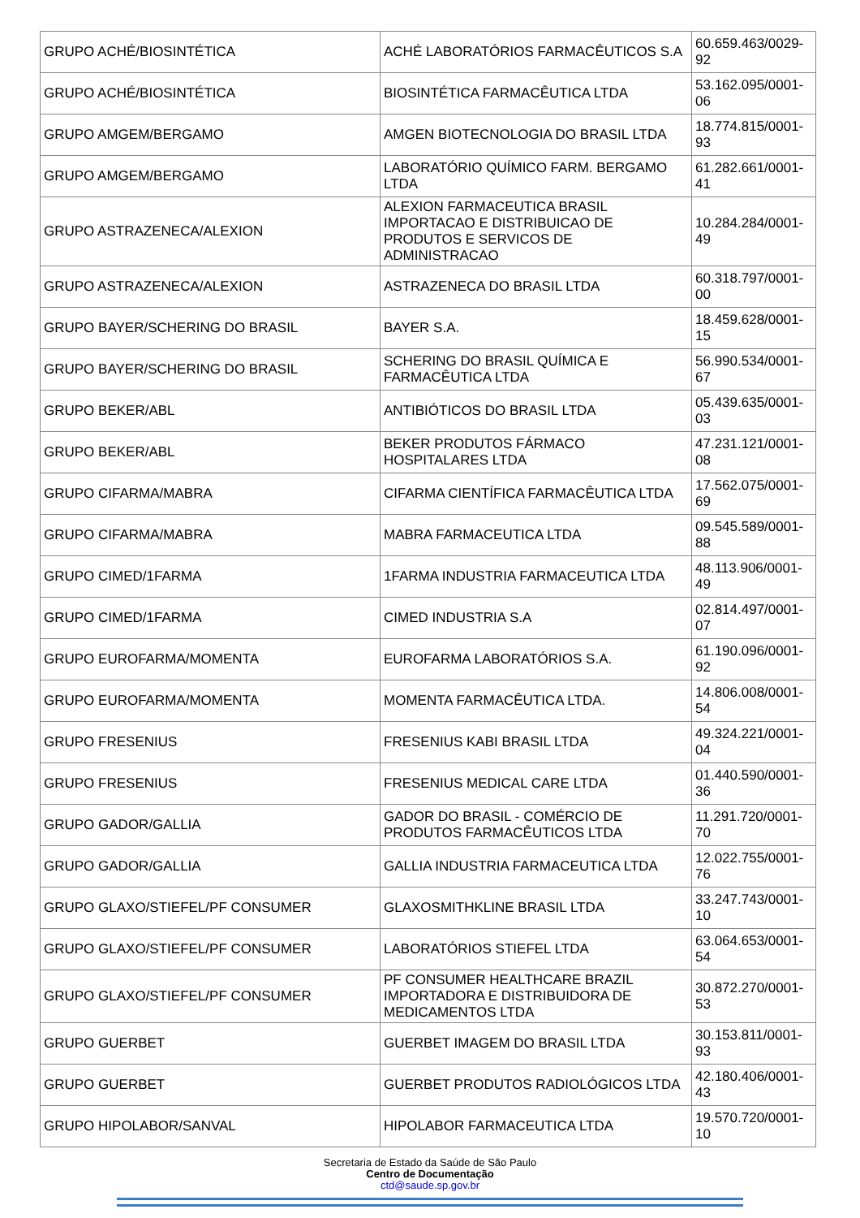| GRUPO ACHÉ/BIOSINTÉTICA | ACHÉ LABORATÓRIOS FARMACÊUTICOS S.A | 60.659.463/0029-92 |
| GRUPO ACHÉ/BIOSINTÉTICA | BIOSINTÉTICA FARMACÊUTICA LTDA | 53.162.095/0001-06 |
| GRUPO AMGEM/BERGAMO | AMGEN BIOTECNOLOGIA DO BRASIL LTDA | 18.774.815/0001-93 |
| GRUPO AMGEM/BERGAMO | LABORATÓRIO QUÍMICO FARM. BERGAMO LTDA | 61.282.661/0001-41 |
| GRUPO ASTRAZENECA/ALEXION | ALEXION FARMACEUTICA BRASIL IMPORTACAO E DISTRIBUICAO DE PRODUTOS E SERVICOS DE ADMINISTRACAO | 10.284.284/0001-49 |
| GRUPO ASTRAZENECA/ALEXION | ASTRAZENECA DO BRASIL LTDA | 60.318.797/0001-00 |
| GRUPO BAYER/SCHERING DO BRASIL | BAYER S.A. | 18.459.628/0001-15 |
| GRUPO BAYER/SCHERING DO BRASIL | SCHERING DO BRASIL QUÍMICA E FARMACÊUTICA LTDA | 56.990.534/0001-67 |
| GRUPO BEKER/ABL | ANTIBIÓTICOS DO BRASIL LTDA | 05.439.635/0001-03 |
| GRUPO BEKER/ABL | BEKER PRODUTOS FÁRMACO HOSPITALARES LTDA | 47.231.121/0001-08 |
| GRUPO CIFARMA/MABRA | CIFARMA CIENTÍFICA FARMACÊUTICA LTDA | 17.562.075/0001-69 |
| GRUPO CIFARMA/MABRA | MABRA FARMACEUTICA LTDA | 09.545.589/0001-88 |
| GRUPO CIMED/1FARMA | 1FARMA INDUSTRIA FARMACEUTICA LTDA | 48.113.906/0001-49 |
| GRUPO CIMED/1FARMA | CIMED INDUSTRIA S.A | 02.814.497/0001-07 |
| GRUPO EUROFARMA/MOMENTA | EUROFARMA LABORATÓRIOS S.A. | 61.190.096/0001-92 |
| GRUPO EUROFARMA/MOMENTA | MOMENTA FARMACÊUTICA LTDA. | 14.806.008/0001-54 |
| GRUPO FRESENIUS | FRESENIUS KABI BRASIL LTDA | 49.324.221/0001-04 |
| GRUPO FRESENIUS | FRESENIUS MEDICAL CARE LTDA | 01.440.590/0001-36 |
| GRUPO GADOR/GALLIA | GADOR DO BRASIL - COMÉRCIO DE PRODUTOS FARMACÊUTICOS LTDA | 11.291.720/0001-70 |
| GRUPO GADOR/GALLIA | GALLIA INDUSTRIA FARMACEUTICA LTDA | 12.022.755/0001-76 |
| GRUPO GLAXO/STIEFEL/PF CONSUMER | GLAXOSMITHKLINE BRASIL LTDA | 33.247.743/0001-10 |
| GRUPO GLAXO/STIEFEL/PF CONSUMER | LABORATÓRIOS STIEFEL LTDA | 63.064.653/0001-54 |
| GRUPO GLAXO/STIEFEL/PF CONSUMER | PF CONSUMER HEALTHCARE BRAZIL IMPORTADORA E DISTRIBUIDORA DE MEDICAMENTOS LTDA | 30.872.270/0001-53 |
| GRUPO GUERBET | GUERBET IMAGEM DO BRASIL LTDA | 30.153.811/0001-93 |
| GRUPO GUERBET | GUERBET PRODUTOS RADIOLÓGICOS LTDA | 42.180.406/0001-43 |
| GRUPO HIPOLABOR/SANVAL | HIPOLABOR FARMACEUTICA LTDA | 19.570.720/0001-10 |
Secretaria de Estado da Saúde de São Paulo
Centro de Documentação
ctd@saude.sp.gov.br